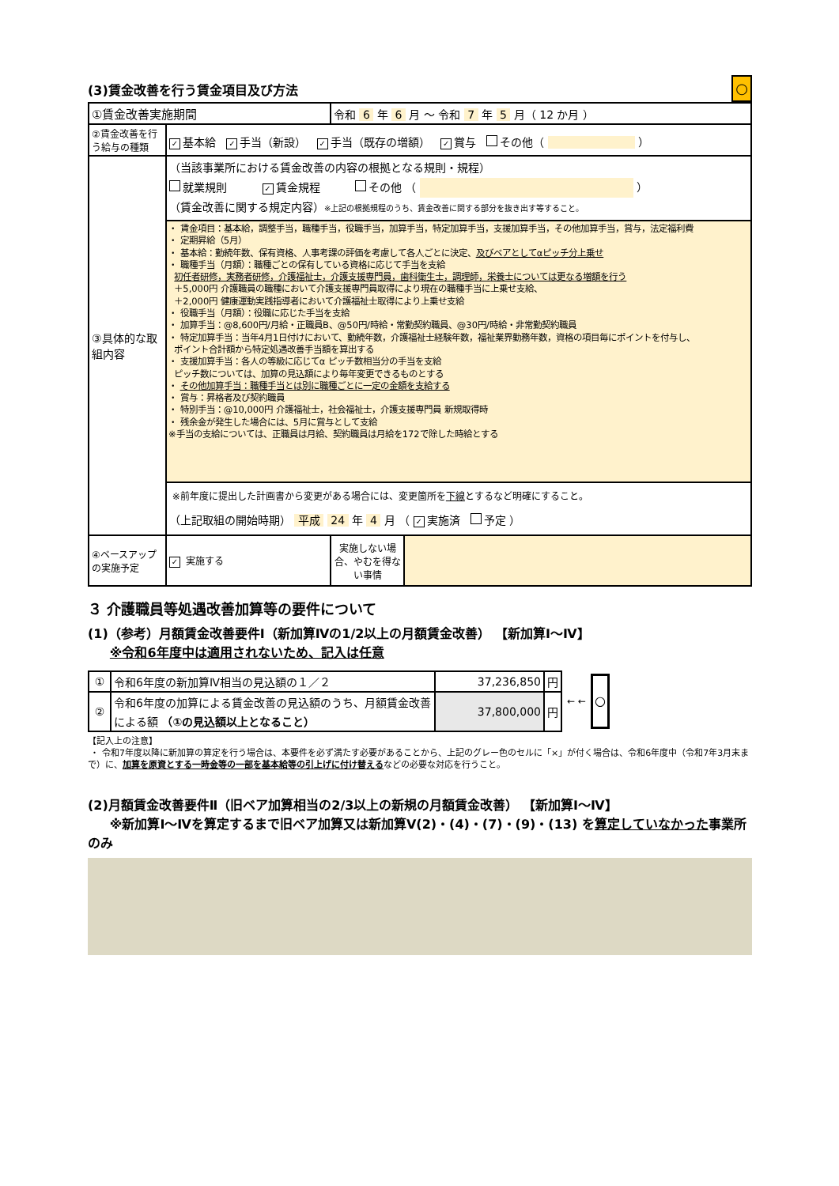(3)賃金改善を行う賃金項目及び方法
○
| ①賃金改善実施期間 | | 令和 6 年 6 月 ～ 令和 7 年 5 月（ 12 か月 ） | |
| ②賃金改善を行う給与の種類 | ✓ 基本給 ✓ 手当（新設） ✓ 手当（既存の増額） ✓ 賞与 その他（ ） | | |
| ③具体的な取組内容 | （当該事業所における賃金改善の内容の根拠となる規則・規程） 就業規則 ✓ 賃金規程 その他 （ ） （賃金改善に関する規定内容） ※上記の根拠規程のうち、賃金改善に関する部分を抜き出す等すること。 | | |
| | ・ 賃金項目：基本給，調整手当，職種手当，役職手当，加算手当，特定加算手当，支援加算手当，その他加算手当，賞与，法定福利費 ・ 定期昇給（5月） ・ 基本給：勤続年数、保有資格、人事考課の評価を考慮して各人ごとに決定、 及びベアとしてαピッチ分上乗せ ・ 職種手当（月額）：職種ごとの保有している資格に応じて手当を支給 初任者研修，実務者研修，介護福祉士，介護支援専門員，歯科衛生士，調理師，栄養士については更なる増額を行う ＋5,000円 介護職員の職種において介護支援専門員取得により現在の職種手当に上乗せ支給、 ＋2,000円 健康運動実践指導者において介護福祉士取得により上乗せ支給 ・ 役職手当（月額）：役職に応じた手当を支給 ・ 加算手当：@8,600円/月給・正職員B、@50円/時給・常勤契約職員、@30円/時給・非常勤契約職員 ・ 特定加算手当：当年4月1日付けにおいて、勤続年数，介護福祉士経験年数，福祉業界勤務年数，資格の項目毎にポイントを付与し、 ポイント合計額から特定処遇改善手当額を算出する ・ 支援加算手当：各人の等級に応じてα ピッチ数相当分の手当を支給 ピッチ数については、加算の見込額により毎年変更できるものとする ・ その他加算手当：職種手当とは別に職種ごとに一定の金額を支給する ・ 賞与：昇格者及び契約職員 ・ 特別手当：@10,000円 介護福祉士，社会福祉士，介護支援専門員 新規取得時 ・ 残余金が発生した場合には、5月に賞与として支給 ※手当の支給については、正職員は月給、契約職員は月給を172で除した時給とする | | |
| | ※前年度に提出した計画書から変更がある場合には、変更箇所を 下線 とするなど明確にすること。 （上記取組の開始時期） 平成 24 年 4 月 （ ✓ 実施済 予定 ） | | |
| ④ベースアップの実施予定 | ✓ 実施する | 実施しない場合、やむを得ない事情 | |
３ 介護職員等処遇改善加算等の要件について
(1)（参考）月額賃金改善要件Ⅰ（新加算Ⅳの1/2以上の月額賃金改善） 【新加算Ⅰ～Ⅳ】
※令和6年度中は適用されないため、記入は任意
| ① | 令和6年度の新加算Ⅳ相当の見込額の１／２ | 37,236,850 | 円 |
| ② | 令和6年度の加算による賃金改善の見込額のうち、月額賃金改善による額 （①の見込額以上となること） | 37,800,000 | 円 |
← ←
○
【記入上の注意】
・ 令和7年度以降に新加算の算定を行う場合は、本要件を必ず満たす必要があることから、上記のグレー色のセルに「×」が付く場合は、令和6年度中（令和7年3月末まで）に、加算を原資とする一時金等の一部を基本給等の引上げに付け替えるなどの必要な対応を行うこと。
(2)月額賃金改善要件Ⅱ（旧ベア加算相当の2/3以上の新規の月額賃金改善） 【新加算Ⅰ～Ⅳ】
※新加算Ⅰ～Ⅳを算定するまで旧ベア加算又は新加算Ⅴ(2)・(4)・(7)・(9)・(13) を算定していなかった事業所のみ